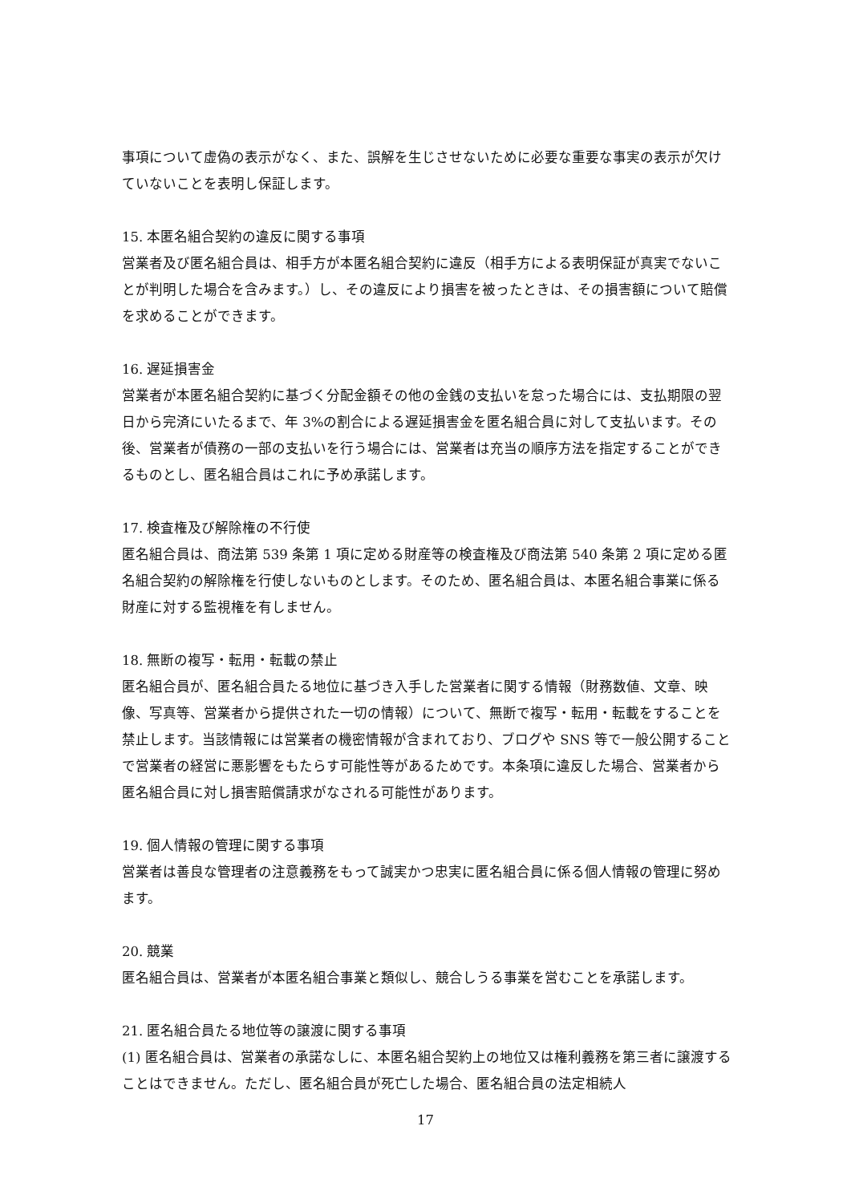事項について虚偽の表示がなく、また、誤解を生じさせないために必要な重要な事実の表示が欠けていないことを表明し保証します。
15. 本匿名組合契約の違反に関する事項
営業者及び匿名組合員は、相手方が本匿名組合契約に違反（相手方による表明保証が真実でないことが判明した場合を含みます。）し、その違反により損害を被ったときは、その損害額について賠償を求めることができます。
16. 遅延損害金
営業者が本匿名組合契約に基づく分配金額その他の金銭の支払いを怠った場合には、支払期限の翌日から完済にいたるまで、年 3%の割合による遅延損害金を匿名組合員に対して支払います。その後、営業者が債務の一部の支払いを行う場合には、営業者は充当の順序方法を指定することができるものとし、匿名組合員はこれに予め承諾します。
17. 検査権及び解除権の不行使
匿名組合員は、商法第 539 条第 1 項に定める財産等の検査権及び商法第 540 条第 2 項に定める匿名組合契約の解除権を行使しないものとします。そのため、匿名組合員は、本匿名組合事業に係る財産に対する監視権を有しません。
18. 無断の複写・転用・転載の禁止
匿名組合員が、匿名組合員たる地位に基づき入手した営業者に関する情報（財務数値、文章、映像、写真等、営業者から提供された一切の情報）について、無断で複写・転用・転載をすることを禁止します。当該情報には営業者の機密情報が含まれており、ブログや SNS 等で一般公開することで営業者の経営に悪影響をもたらす可能性等があるためです。本条項に違反した場合、営業者から匿名組合員に対し損害賠償請求がなされる可能性があります。
19. 個人情報の管理に関する事項
営業者は善良な管理者の注意義務をもって誠実かつ忠実に匿名組合員に係る個人情報の管理に努めます。
20. 競業
匿名組合員は、営業者が本匿名組合事業と類似し、競合しうる事業を営むことを承諾します。
21. 匿名組合員たる地位等の譲渡に関する事項
(1) 匿名組合員は、営業者の承諾なしに、本匿名組合契約上の地位又は権利義務を第三者に譲渡することはできません。ただし、匿名組合員が死亡した場合、匿名組合員の法定相続人
17